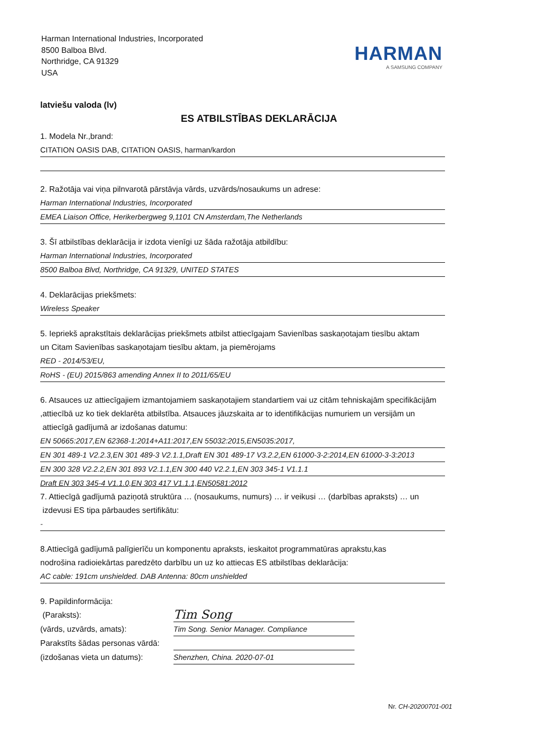Harman International Industries, Incorporated
8500 Balboa Blvd.
Northridge, CA 91329
USA
HARMAN
A SAMSUNG COMPANY
latviešu valoda (lv)
ES ATBILSTĪBAS DEKLARĀCIJA
1. Modela Nr.,brand:
CITATION OASIS DAB, CITATION OASIS, harman/kardon
2. Ražotāja vai viņa pilnvarotā pārstāvja vārds, uzvārds/nosaukums un adrese:
Harman International Industries, Incorporated
EMEA Liaison Office, Herikerbergweg 9,1101 CN Amsterdam,The Netherlands
3. Šī atbilstības deklarācija ir izdota vienīgi uz šāda ražotāja atbildību:
Harman International Industries, Incorporated
8500 Balboa Blvd, Northridge, CA 91329, UNITED STATES
4. Deklarācijas priekšmets:
Wireless Speaker
5. Iepriekš aprakstītais deklarācijas priekšmets atbilst attiecīgajam Savienības saskaņotajam tiesību aktam
un Citam Savienības saskaņotajam tiesību aktam, ja piemērojams
RED - 2014/53/EU,
RoHS - (EU) 2015/863 amending Annex II to 2011/65/EU
6. Atsauces uz attiecīgajiem izmantojamiem saskaņotajiem standartiem vai uz citām tehniskajām specifikācijām
,attiecībā uz ko tiek deklarēta atbilstība. Atsauces jāuzskaita ar to identifikācijas numuriem un versijām un
attiecīgā gadījumā ar izdošanas datumu:
EN 50665:2017,EN 62368-1:2014+A11:2017,EN 55032:2015,EN5035:2017,
EN 301 489-1 V2.2.3,EN 301 489-3 V2.1.1,Draft EN 301 489-17 V3.2.2,EN 61000-3-2:2014,EN 61000-3-3:2013
EN 300 328 V2.2.2,EN 301 893 V2.1.1,EN 300 440 V2.2.1,EN 303 345-1 V1.1.1
Draft EN 303 345-4 V1.1.0,EN 303 417 V1.1.1,EN50581:2012
7. Attiecīgā gadījumā paziņotā struktūra … (nosaukums, numurs) … ir veikusi … (darbības apraksts) … un
izdevusi ES tipa pārbaudes sertifikātu:
-
8.Attiecīgā gadījumā palīgierīču un komponentu apraksts, ieskaitot programmatūras aprakstu,kas
nodrošina radioiekārtas paredzēto darbību un uz ko attiecas ES atbilstības deklarācija:
AC cable: 191cm unshielded. DAB Antenna: 80cm unshielded
9. Papildinformācija:
(Paraksts):
Tim Song
(vārds, uzvārds, amats): Tim Song. Senior Manager. Compliance
Parakstīts šādas personas vārdā:
(izdošanas vieta un datums):
Shenzhen, China. 2020-07-01
Nr. CH-20200701-001